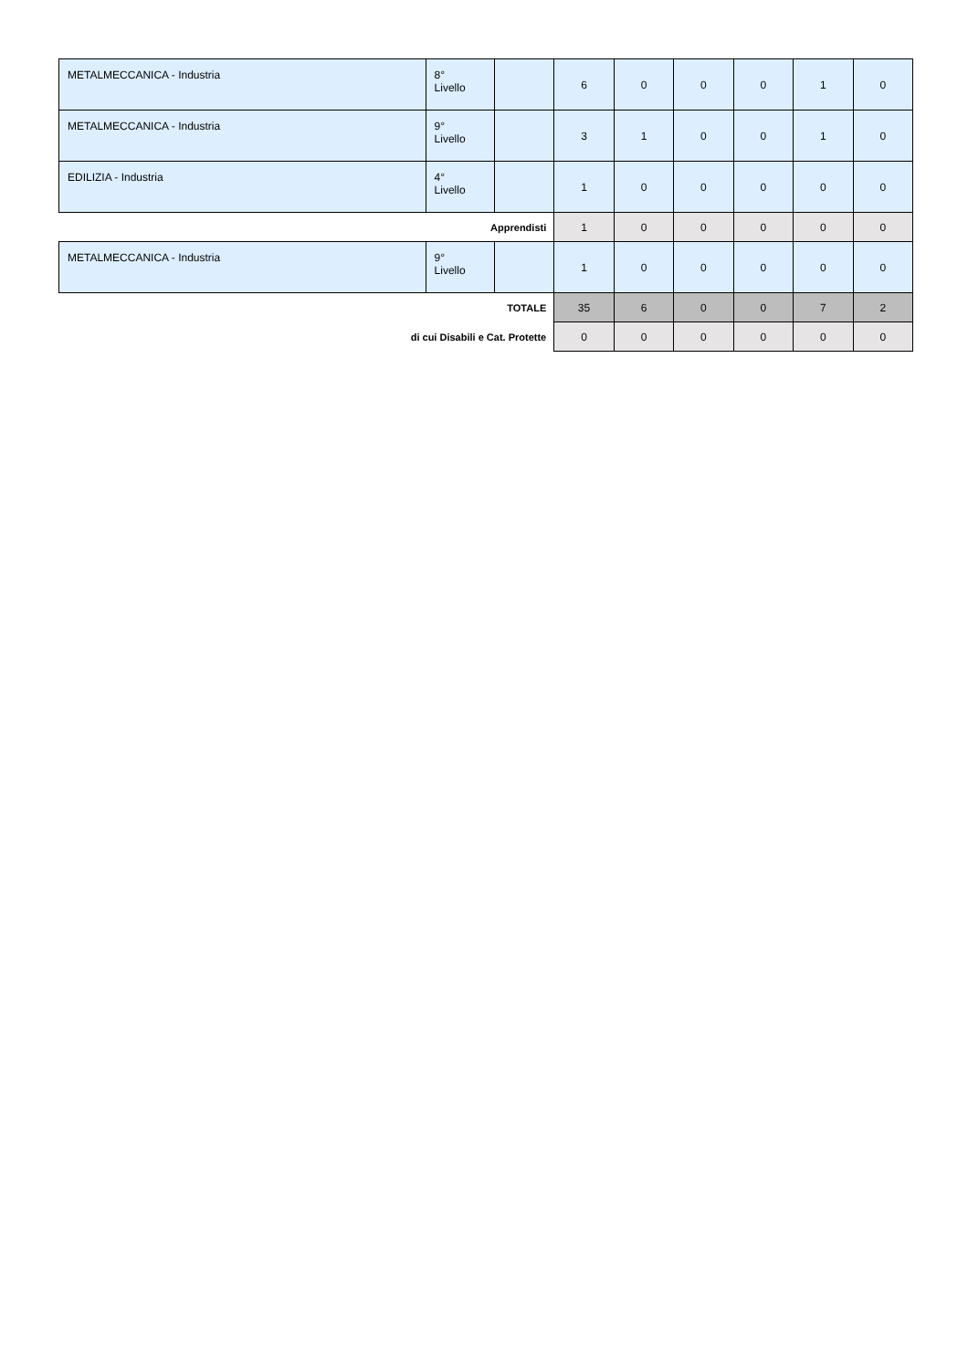| METALMECCANICA - Industria | 8° Livello | | 6 | 0 | 0 | 0 | 1 | 0 |
| METALMECCANICA - Industria | 9° Livello | | 3 | 1 | 0 | 0 | 1 | 0 |
| EDILIZIA - Industria | 4° Livello | | 1 | 0 | 0 | 0 | 0 | 0 |
| Apprendisti | | | 1 | 0 | 0 | 0 | 0 | 0 |
| METALMECCANICA - Industria | 9° Livello | | 1 | 0 | 0 | 0 | 0 | 0 |
| TOTALE | | | 35 | 6 | 0 | 0 | 7 | 2 |
| di cui Disabili e Cat. Protette | | | 0 | 0 | 0 | 0 | 0 | 0 |